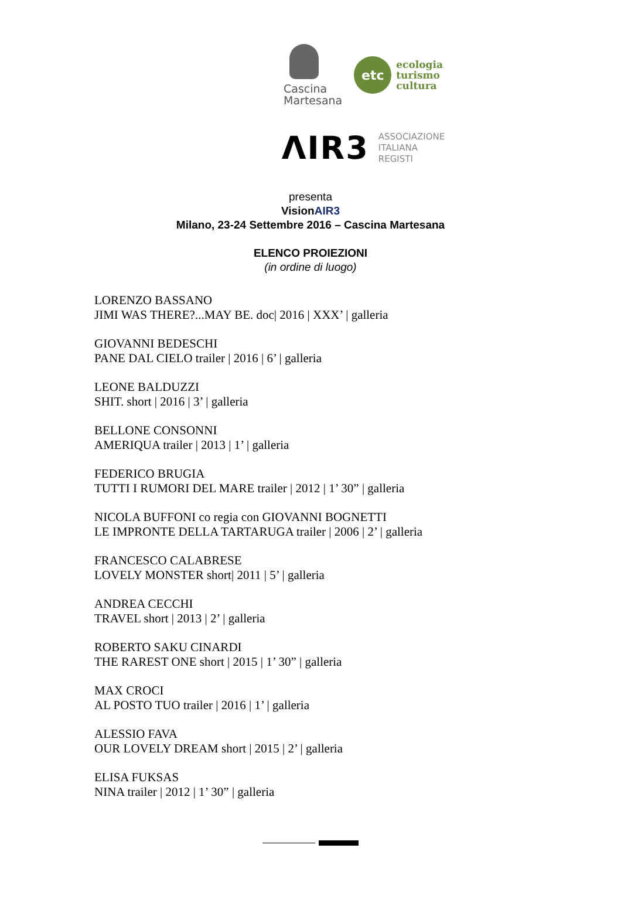Cascina
Martesana
etc
ecologia
turismo
cultura
ΛIR3
ASSOCIAZIONE
ITALIANA
REGISTI
presenta
VisionAIR3
Milano, 23-24 Settembre 2016 – Cascina Martesana
ELENCO PROIEZIONI
(in ordine di luogo)
LORENZO BASSANO
JIMI WAS THERE?...MAY BE. doc| 2016 | XXX’ | galleria
GIOVANNI BEDESCHI
PANE DAL CIELO trailer | 2016 | 6’ | galleria
LEONE BALDUZZI
SHIT. short | 2016 | 3’ | galleria
BELLONE CONSONNI
AMERIQUA trailer | 2013 | 1’ | galleria
FEDERICO BRUGIA
TUTTI I RUMORI DEL MARE trailer | 2012 | 1’ 30” | galleria
NICOLA BUFFONI co regia con GIOVANNI BOGNETTI
LE IMPRONTE DELLA TARTARUGA trailer | 2006 | 2’ | galleria
FRANCESCO CALABRESE
LOVELY MONSTER short| 2011 | 5’ | galleria
ANDREA CECCHI
TRAVEL short | 2013 | 2’ | galleria
ROBERTO SAKU CINARDI
THE RAREST ONE short | 2015 | 1’ 30” | galleria
MAX CROCI
AL POSTO TUO trailer | 2016 | 1’ | galleria
ALESSIO FAVA
OUR LOVELY DREAM short | 2015 | 2’ | galleria
ELISA FUKSAS
NINA trailer | 2012 | 1’ 30” | galleria